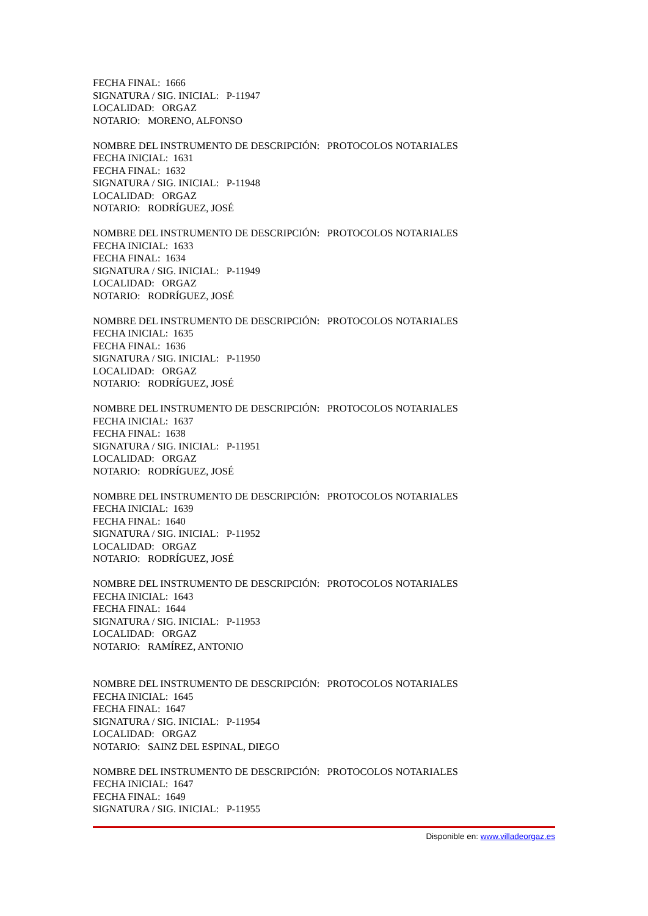FECHA FINAL: 1666
SIGNATURA / SIG. INICIAL: P-11947
LOCALIDAD: ORGAZ
NOTARIO: MORENO, ALFONSO
NOMBRE DEL INSTRUMENTO DE DESCRIPCIÓN: PROTOCOLOS NOTARIALES
FECHA INICIAL: 1631
FECHA FINAL: 1632
SIGNATURA / SIG. INICIAL: P-11948
LOCALIDAD: ORGAZ
NOTARIO: RODRÍGUEZ, JOSÉ
NOMBRE DEL INSTRUMENTO DE DESCRIPCIÓN: PROTOCOLOS NOTARIALES
FECHA INICIAL: 1633
FECHA FINAL: 1634
SIGNATURA / SIG. INICIAL: P-11949
LOCALIDAD: ORGAZ
NOTARIO: RODRÍGUEZ, JOSÉ
NOMBRE DEL INSTRUMENTO DE DESCRIPCIÓN: PROTOCOLOS NOTARIALES
FECHA INICIAL: 1635
FECHA FINAL: 1636
SIGNATURA / SIG. INICIAL: P-11950
LOCALIDAD: ORGAZ
NOTARIO: RODRÍGUEZ, JOSÉ
NOMBRE DEL INSTRUMENTO DE DESCRIPCIÓN: PROTOCOLOS NOTARIALES
FECHA INICIAL: 1637
FECHA FINAL: 1638
SIGNATURA / SIG. INICIAL: P-11951
LOCALIDAD: ORGAZ
NOTARIO: RODRÍGUEZ, JOSÉ
NOMBRE DEL INSTRUMENTO DE DESCRIPCIÓN: PROTOCOLOS NOTARIALES
FECHA INICIAL: 1639
FECHA FINAL: 1640
SIGNATURA / SIG. INICIAL: P-11952
LOCALIDAD: ORGAZ
NOTARIO: RODRÍGUEZ, JOSÉ
NOMBRE DEL INSTRUMENTO DE DESCRIPCIÓN: PROTOCOLOS NOTARIALES
FECHA INICIAL: 1643
FECHA FINAL: 1644
SIGNATURA / SIG. INICIAL: P-11953
LOCALIDAD: ORGAZ
NOTARIO: RAMÍREZ, ANTONIO
NOMBRE DEL INSTRUMENTO DE DESCRIPCIÓN: PROTOCOLOS NOTARIALES
FECHA INICIAL: 1645
FECHA FINAL: 1647
SIGNATURA / SIG. INICIAL: P-11954
LOCALIDAD: ORGAZ
NOTARIO: SAINZ DEL ESPINAL, DIEGO
NOMBRE DEL INSTRUMENTO DE DESCRIPCIÓN: PROTOCOLOS NOTARIALES
FECHA INICIAL: 1647
FECHA FINAL: 1649
SIGNATURA / SIG. INICIAL: P-11955
Disponible en: www.villadeorgaz.es